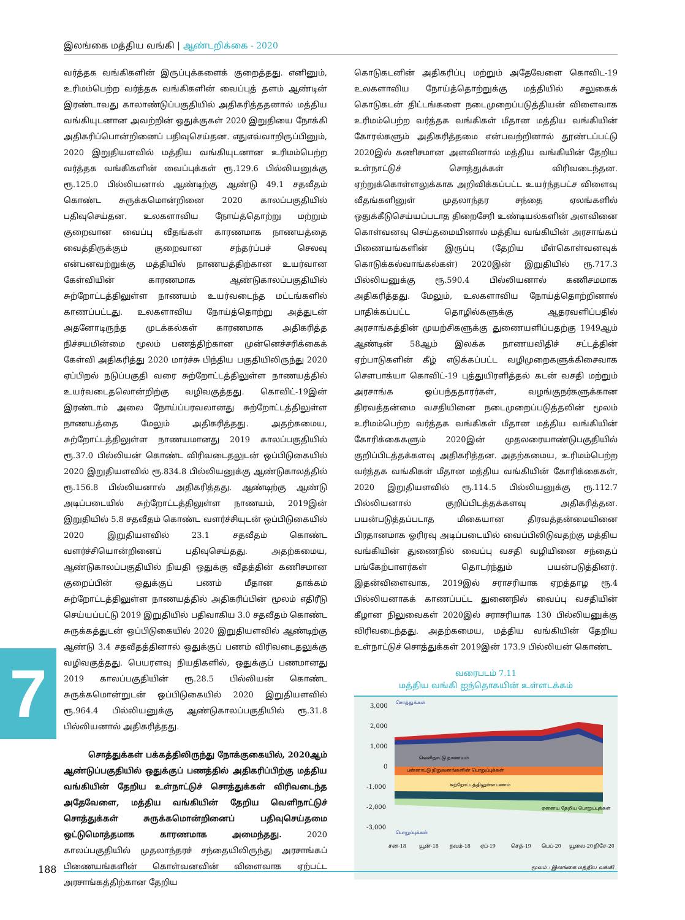இலங்கை மத்திய வங்கி | ஆண்டறிக்கை - 2020
வர்த்தக வங்கிகளின் இருப்புக்களைக் குறைத்தது. எனினும், உரிமம்பெற்ற வர்த்தக வங்கிகளின் வைப்புத் தளம் ஆண்டின் இரண்டாவது காலாண்டுப்பகுதியில் அதிகரித்ததனால் மத்திய வங்கியுடனான அவற்றின் ஒதுக்குகள் 2020 இறுதியை நோக்கி அதிகரிப்பொன்றினைப் பதிவுசெய்தன. எதுஎவ்வாறிருப்பினும், 2020 இறுதியளவில் மத்திய வங்கியுடனான உரிமம்பெற்ற வர்த்தக வங்கிகளின் வைப்புக்கள் ரூ.129.6 பில்லியனுக்கு ரூ.125.0 பில்லியனால் ஆண்டிற்கு ஆண்டு 49.1 சதவீதம் கொண்ட சுருக்கமொன்றினை 2020 காலப்பகுதியில் பதிவுசெய்தன. உலகளாவிய நோய்த்தொற்று மற்றும் குறைவான வைப்பு வீதங்கள் காரணமாக நாணயத்தை வைத்திருக்கும் குறைவான சந்தர்ப்பச் செலவு என்பனவற்றுக்கு மத்தியில் நாணயத்திற்கான உயர்வான கேள்வியின் காரணமாக ஆண்டுகாலப்பகுதியில் சுற்றோட்டத்திலுள்ள நாணயம் உயர்வடைந்த மட்டங்களில் காணப்பட்டது. உலகளாவிய நோய்த்தொற்று அத்துடன் அதனோடிருந்த முடக்கல்கள் காரணமாக அதிகரித்த நிச்சயமின்மை மூலம் பணத்திற்கான முன்னெச்சரிக்கைக் கேள்வி அதிகரித்து 2020 மார்ச்சு பிந்திய பகுதியிலிருந்து 2020 ஏப்பிறல் நடுப்பகுதி வரை சுற்றோட்டத்திலுள்ள நாணயத்தில் உயர்வடைதலொன்றிற்கு வழிவகுத்தது. கொவிட்-19இன் இரண்டாம் அலை நோய்ப்பரவலானது சுற்றோட்டத்திலுள்ள நாணயத்தை மேலும் அதிகரித்தது. அதற்கமைய, சுற்றோட்டத்திலுள்ள நாணயமானது 2019 காலப்பகுதியில் ரூ.37.0 பில்லியன் கொண்ட விரிவடைதலுடன் ஒப்பிடுகையில் 2020 இறுதியளவில் ரூ.834.8 பில்லியனுக்கு ஆண்டுகாலத்தில் ரூ.156.8 பில்லியனால் அதிகரித்தது. ஆண்டிற்கு ஆண்டு அடிப்படையில் சுற்றோட்டத்திலுள்ள நாணயம், 2019இன் இறுதியில் 5.8 சதவீதம் கொண்ட வளர்ச்சியுடன் ஒப்பிடுகையில் 2020 இறுதியளவில் 23.1 சதவீதம் கொண்ட வளர்ச்சியொன்றினைப் பதிவுசெய்தது. அதற்கமைய, ஆண்டுகாலப்பகுதியில் நியதி ஒதுக்கு வீதத்தின் கணிசமான குறைப்பின் ஒதுக்குப் பணம் மீதான தாக்கம் சுற்றோட்டத்திலுள்ள நாணயத்தில் அதிகரிப்பின் மூலம் எதிரீடு செய்யப்பட்டு 2019 இறுதியில் பதிவாகிய 3.0 சதவீதம் கொண்ட சுருக்கத்துடன் ஒப்பிடுகையில் 2020 இறுதியளவில் ஆண்டிற்கு ஆண்டு 3.4 சதவீதத்தினால் ஒதுக்குப் பணம் விரிவடைதலுக்கு வழிவகுத்தது. பெயரளவு நியதிகளில், ஒதுக்குப் பணமானது 2019 காலப்பகுதியின் ரூ.28.5 பில்லியன் கொண்ட சுருக்கமொன்றுடன் ஒப்பிடுகையில் 2020 இறுதியளவில் ரூ.964.4 பில்லியனுக்கு ஆண்டுகாலப்பகுதியில் ரூ.31.8 பில்லியனால் அதிகரித்தது.
சொத்துக்கள் பக்கத்திலிருந்து நோக்குகையில், 2020ஆம் ஆண்டுப்பகுதியில் ஒதுக்குப் பணத்தில் அதிகரிப்பிற்கு மத்திய வங்கியின் தேறிய உள்நாட்டுச் சொத்துக்கள் விரிவடைந்த அதேவேளை, மத்திய வங்கியின் தேறிய வெளிநாட்டுச் சொத்துக்கள் சுருக்கமொன்றினைப் பதிவுசெய்தமை ஒட்டுமொத்தமாக காரணமாக அமைந்தது. 2020 காலப்பகுதியில் முதலாந்தரச் சந்தையிலிருந்து அரசாங்கப் பிணையங்களின் கொள்வனவின் விளைவாக ஏற்பட்ட அரசாங்கத்திற்கான தேறிய
கொடுகடனின் அதிகரிப்பு மற்றும் அதேவேளை கொவிட-19 உலகளாவிய நோய்த்தொற்றுக்கு மத்தியில் சலுகைக் கொடுகடன் திட்டங்களை நடைமுறைப்படுத்தியன் விளைவாக உரிமம்பெற்ற வர்த்தக வங்கிகள் மீதான மத்திய வங்கியின் கோரல்களும் அதிகரித்தமை என்பவற்றினால் தூண்டப்பட்டு 2020இல் கணிசமான அளவினால் மத்திய வங்கியின் தேறிய உள்நாட்டுச் சொத்துக்கள் விரிவடைந்தன. ஏற்றுக்கொள்ளலுக்காக அறிவிக்கப்பட்ட உயர்ந்தபட்ச விளைவு வீதங்களினுள் முதலாந்தர சந்தை ஏலங்களில் ஒதுக்கீடுசெய்யப்படாத திறைசேரி உண்டியல்களின் அளவினை கொள்வனவு செய்தமையினால் மத்திய வங்கியின் அரசாங்கப் பிணையங்களின் இருப்பு (தேறிய மீள்கொள்வனவுக் கொடுக்கல்வாங்கல்கள்) 2020இன் இறுதியில் ரூ.717.3 பில்லியனுக்கு ரூ.590.4 பில்லியனால் கணிசமமாக அதிகரித்தது. மேலும், உலகளாவிய நோய்த்தொற்றினால் பாதிக்கப்பட்ட தொழில்களுக்கு ஆதரவளிப்பதில் அரசாங்கத்தின் முயற்சிகளுக்கு துணையளிப்பதற்கு 1949ஆம் ஆண்டின் 58ஆம் இலக்க நாணயவிதிச் சட்டத்தின் ஏற்பாடுகளின் கீழ் எடுக்கப்பட்ட வழிமுறைகளுக்கிசைவாக சௌபாக்யா கொவிட்-19 புத்துயிரளித்தல் கடன் வசதி மற்றும் அரசாங்க ஒப்பந்ததாரர்கள், வழங்குநர்களுக்கான திரவத்தன்மை வசதியினை நடைமுறைப்படுத்தலின் மூலம் உரிமம்பெற்ற வர்த்தக வங்கிகள் மீதான மத்திய வங்கியின் கோரிக்கைகளும் 2020இன் முதலரையாண்டுபகுதியில் குறிப்பிடத்தக்களவு அதிகரித்தன. அதற்கமைய, உரிமம்பெற்ற வர்த்தக வங்கிகள் மீதான மத்திய வங்கியின் கோரிக்கைகள், 2020 இறுதியளவில் ரூ.114.5 பில்லியனுக்கு ரூ.112.7 பில்லியனால் குறிப்பிடத்தக்களவு அதிகரித்தன. பயன்படுத்தப்படாத மிகையான திரவத்தன்மையினை பிரதானமாக ஓரிரவு அடிப்படையில் வைப்பிலிடுவதற்கு மத்திய வங்கியின் துணைநில் வைப்பு வசதி வழியினை சந்தைப் பங்கேற்பாளர்கள் தொடர்ந்தும் பயன்படுத்தினர். இதன்விளைவாக, 2019இல் சராசரியாக ஏறத்தாழ ரூ.4 பில்லியனாகக் காணப்பட்ட துணைநில் வைப்பு வசதியின் கீழான நிலுவைகள் 2020இல் சராசரியாக 130 பில்லியனுக்கு விரிவடைந்தது. அதற்கமைய, மத்திய வங்கியின் தேறிய உள்நாட்டுச் சொத்துக்கள் 2019இன் 173.9 பில்லியன் கொண்ட
வரைபடம் 7.11
மத்திய வங்கி ஐந்தொகயின் உள்ளடக்கம்
3,000
2,000
1,000
0
-1,000
-2,000
-3,000
சொத்துக்கள்
வெளிநாட்டு நாணயம்
பன்னாட்டு நிறுவனங்களின் பொறுப்புக்கள்
சுற்றோட்டத்திலுள்ள பணம்
ஏனைய தேறிய பொறுப்புக்கள்
பொறுப்புக்கள்
சன-18
யூன்-18
நவம்-18
ஏப்-19
செத்-19
பெப்-20
யூலை-20
திசே-20
மூலம் : இலங்கை மத்திய வங்கி
7
188